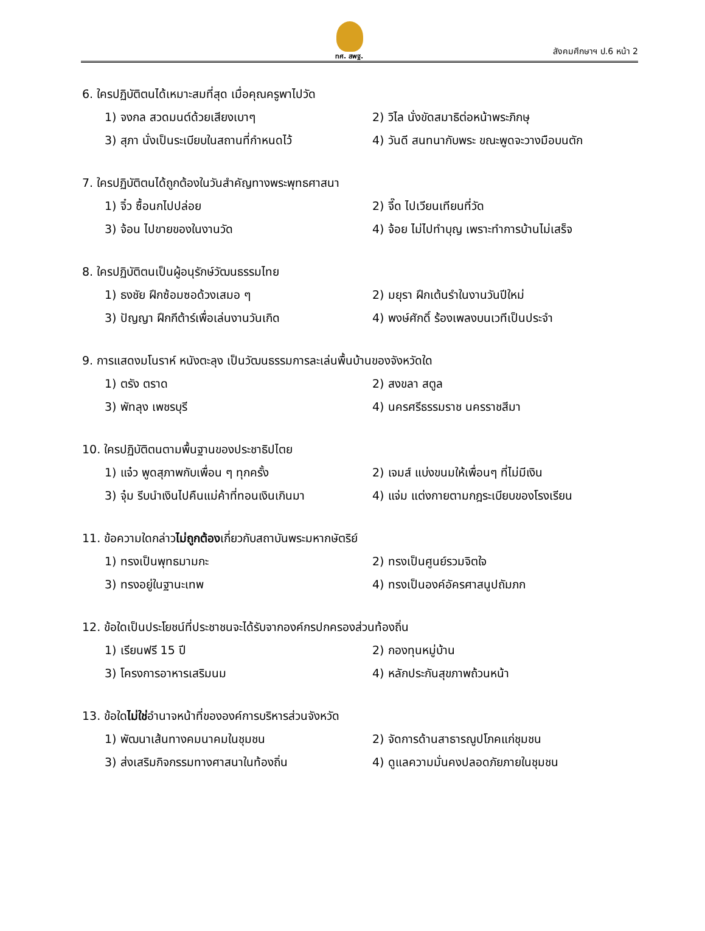ทศ. สพฐ. สังคมศึกษาฯ ป.6 หน้า 2
6. ใครปฏิบัติตนได้เหมาะสมที่สุด เมื่อคุณครูพาไปวัด
1) จงกล สวดมนต์ด้วยเสียงเบาๆ 2) วิไล นั่งขัดสมาธิต่อหน้าพระภิกษุ
3) สุภา นั่งเป็นระเบียบในสถานที่กำหนดไว้
4) วันดี สนทนากับพระ ขณะพูดจะวางมือบนตัก
7. ใครปฏิบัติตนได้ถูกต้องในวันสำคัญทางพระพุทธศาสนา
1) จิ๋ว ซื้อนกไปปล่อย 2) จี๊ด ไปเวียนเทียนที่วัด
3) จ้อน ไปขายของในงานวัด 4) จ้อย ไม่ไปทำบุญ เพราะทำการบ้านไม่เสร็จ
8. ใครปฏิบัติตนเป็นผู้อนุรักษ์วัฒนธรรมไทย
1) ธงชัย ฝึกซ้อมซอด้วงเสมอ ๆ 2) มยุรา ฝึกเต้นรำในงานวันปีใหม่
3) ปัญญา ฝึกกีต้าร์เพื่อเล่นงานวันเกิด 4) พงษ์ศักดิ์ ร้องเพลงบนเวทีเป็นประจำ
9. การแสดงมโนราห์ หนังตะลุง เป็นวัฒนธรรมการละเล่นพื้นบ้านของจังหวัดใด
1) ตรัง ตราด 2) สงขลา สตูล
3) พัทลุง เพชรบุรี 4) นครศรีธรรมราช นครราชสีมา
10. ใครปฏิบัติตนตามพื้นฐานของประชาธิปไตย
1) แจ๋ว พูดสุภาพกับเพื่อน ๆ ทุกครั้ง 2) เจมส์ แบ่งขนมให้เพื่อนๆ ที่ไม่มีเงิน
3) จุ๋ม รีบนำเงินไปคืนแม่ค้าที่ทอนเงินเกินมา
4) แจ่ม แต่งกายตามกฎระเบียบของโรงเรียน
11. ข้อความใดกล่าวไม่ถูกต้องเกี่ยวกับสถาบันพระมหากษัตริย์
1) ทรงเป็นพุทธมามกะ 2) ทรงเป็นศูนย์รวมจิตใจ
3) ทรงอยู่ในฐานะเทพ 4) ทรงเป็นองค์อัครศาสนูปถัมภก
12. ข้อใดเป็นประโยชน์ที่ประชาชนจะได้รับจากองค์กรปกครองส่วนท้องถิ่น
1) เรียนฟรี 15 ปี 2) กองทุนหมู่บ้าน
3) โครงการอาหารเสริมนม 4) หลักประกันสุขภาพถ้วนหน้า
13. ข้อใดไม่ใช่อำนาจหน้าที่ขององค์การบริหารส่วนจังหวัด
1) พัฒนาเส้นทางคมนาคมในชุมชน 2) จัดการด้านสาธารณูปโภคแก่ชุมชน
3) ส่งเสริมกิจกรรมทางศาสนาในท้องถิ่น 4) ดูแลความมั่นคงปลอดภัยภายในชุมชน